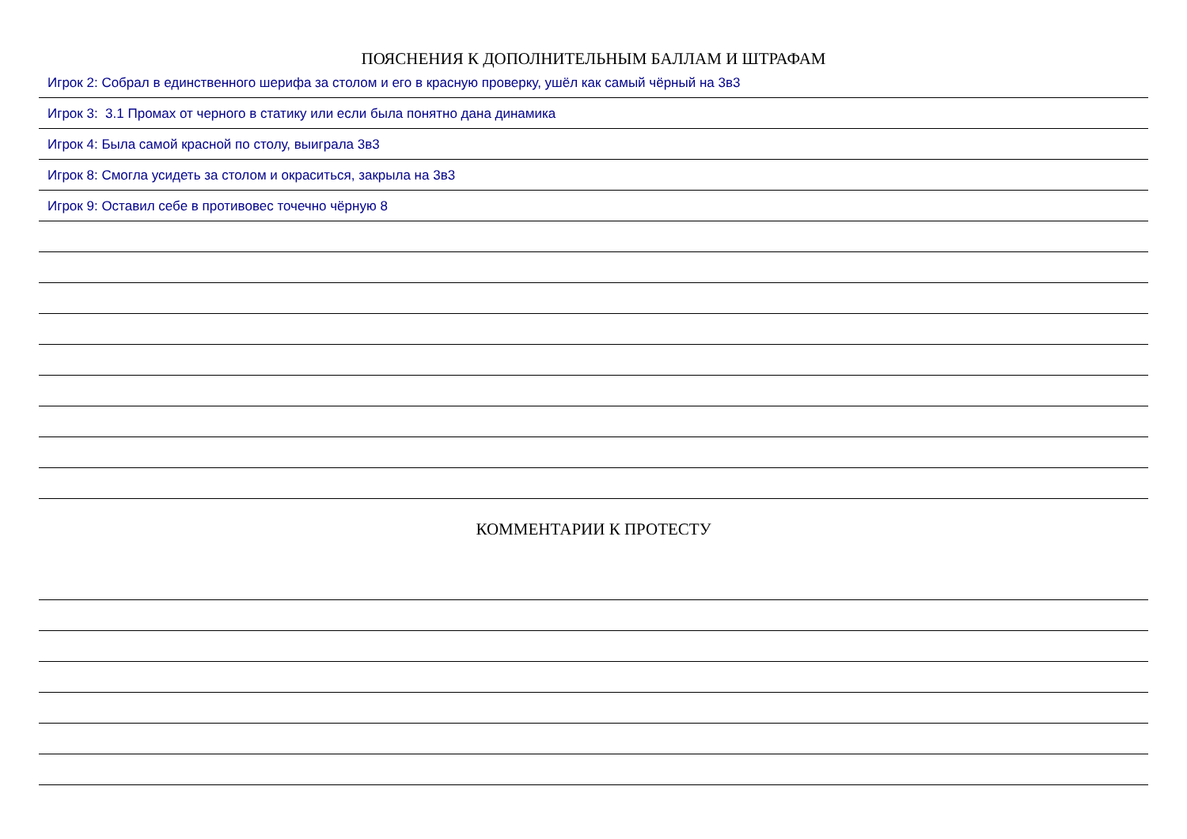ПОЯСНЕНИЯ К ДОПОЛНИТЕЛЬНЫМ БАЛЛАМ И ШТРАФАМ
Игрок 2: Собрал в единственного шерифа за столом и его в красную проверку, ушёл как самый чёрный на 3в3
Игрок 3: 3.1 Промах от черного в статику или если была понятно дана динамика
Игрок 4: Была самой красной по столу, выиграла 3в3
Игрок 8: Смогла усидеть за столом и окраситься, закрыла на 3в3
Игрок 9: Оставил себе в противовес точечно чёрную 8
КОММЕНТАРИИ К ПРОТЕСТУ